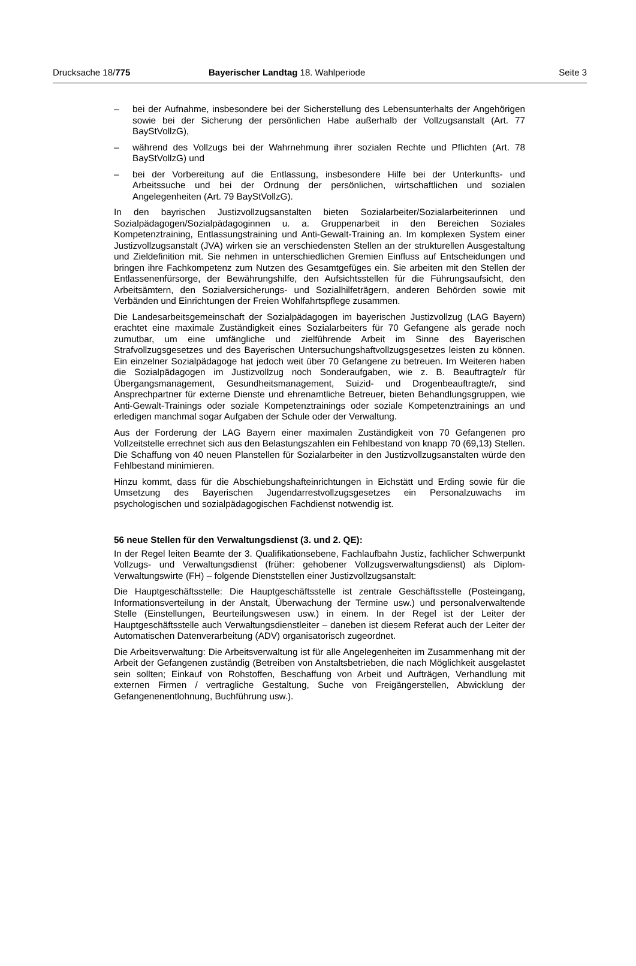Drucksache 18/775 Bayerischer Landtag 18. Wahlperiode
Seite 3
– bei der Aufnahme, insbesondere bei der Sicherstellung des Lebensunterhalts der Angehörigen sowie bei der Sicherung der persönlichen Habe außerhalb der Vollzugsanstalt (Art. 77 BayStVollzG),
– während des Vollzugs bei der Wahrnehmung ihrer sozialen Rechte und Pflichten (Art. 78 BayStVollzG) und
– bei der Vorbereitung auf die Entlassung, insbesondere Hilfe bei der Unterkunfts- und Arbeitssuche und bei der Ordnung der persönlichen, wirtschaftlichen und sozialen Angelegenheiten (Art. 79 BayStVollzG).
In den bayrischen Justizvollzugsanstalten bieten Sozialarbeiter/Sozialarbeiterinnen und Sozialpädagogen/Sozialpädagoginnen u. a. Gruppenarbeit in den Bereichen Soziales Kompetenztraining, Entlassungstraining und Anti-Gewalt-Training an. Im komplexen System einer Justizvollzugsanstalt (JVA) wirken sie an verschiedensten Stellen an der strukturellen Ausgestaltung und Zieldefinition mit. Sie nehmen in unterschiedlichen Gremien Einfluss auf Entscheidungen und bringen ihre Fachkompetenz zum Nutzen des Gesamtgefüges ein. Sie arbeiten mit den Stellen der Entlassenenfürsorge, der Bewährungshilfe, den Aufsichtsstellen für die Führungsaufsicht, den Arbeitsämtern, den Sozialversicherungs- und Sozialhilfeträgern, anderen Behörden sowie mit Verbänden und Einrichtungen der Freien Wohlfahrtspflege zusammen.
Die Landesarbeitsgemeinschaft der Sozialpädagogen im bayerischen Justizvollzug (LAG Bayern) erachtet eine maximale Zuständigkeit eines Sozialarbeiters für 70 Gefangene als gerade noch zumutbar, um eine umfängliche und zielführende Arbeit im Sinne des Bayerischen Strafvollzugsgesetzes und des Bayerischen Untersuchungshaftvollzugsgesetzes leisten zu können. Ein einzelner Sozialpädagoge hat jedoch weit über 70 Gefangene zu betreuen. Im Weiteren haben die Sozialpädagogen im Justizvollzug noch Sonderaufgaben, wie z. B. Beauftragte/r für Übergangsmanagement, Gesundheitsmanagement, Suizid- und Drogenbeauftragte/r, sind Ansprechpartner für externe Dienste und ehrenamtliche Betreuer, bieten Behandlungsgruppen, wie Anti-Gewalt-Trainings oder soziale Kompetenztrainings oder soziale Kompetenztrainings an und erledigen manchmal sogar Aufgaben der Schule oder der Verwaltung.
Aus der Forderung der LAG Bayern einer maximalen Zuständigkeit von 70 Gefangenen pro Vollzeitstelle errechnet sich aus den Belastungszahlen ein Fehlbestand von knapp 70 (69,13) Stellen. Die Schaffung von 40 neuen Planstellen für Sozialarbeiter in den Justizvollzugsanstalten würde den Fehlbestand minimieren.
Hinzu kommt, dass für die Abschiebungshafteinrichtungen in Eichstätt und Erding sowie für die Umsetzung des Bayerischen Jugendarrestvollzugsgesetzes ein Personalzuwachs im psychologischen und sozialpädagogischen Fachdienst notwendig ist.
56 neue Stellen für den Verwaltungsdienst (3. und 2. QE):
In der Regel leiten Beamte der 3. Qualifikationsebene, Fachlaufbahn Justiz, fachlicher Schwerpunkt Vollzugs- und Verwaltungsdienst (früher: gehobener Vollzugsverwaltungsdienst) als Diplom-Verwaltungswirte (FH) – folgende Dienststellen einer Justizvollzugsanstalt:
Die Hauptgeschäftsstelle: Die Hauptgeschäftsstelle ist zentrale Geschäftsstelle (Posteingang, Informationsverteilung in der Anstalt, Überwachung der Termine usw.) und personalverwaltende Stelle (Einstellungen, Beurteilungswesen usw.) in einem. In der Regel ist der Leiter der Hauptgeschäftsstelle auch Verwaltungsdienstleiter – daneben ist diesem Referat auch der Leiter der Automatischen Datenverarbeitung (ADV) organisatorisch zugeordnet.
Die Arbeitsverwaltung: Die Arbeitsverwaltung ist für alle Angelegenheiten im Zusammenhang mit der Arbeit der Gefangenen zuständig (Betreiben von Anstaltsbetrieben, die nach Möglichkeit ausgelastet sein sollten; Einkauf von Rohstoffen, Beschaffung von Arbeit und Aufträgen, Verhandlung mit externen Firmen / vertragliche Gestaltung, Suche von Freigängerstellen, Abwicklung der Gefangenenentlohnung, Buchführung usw.).